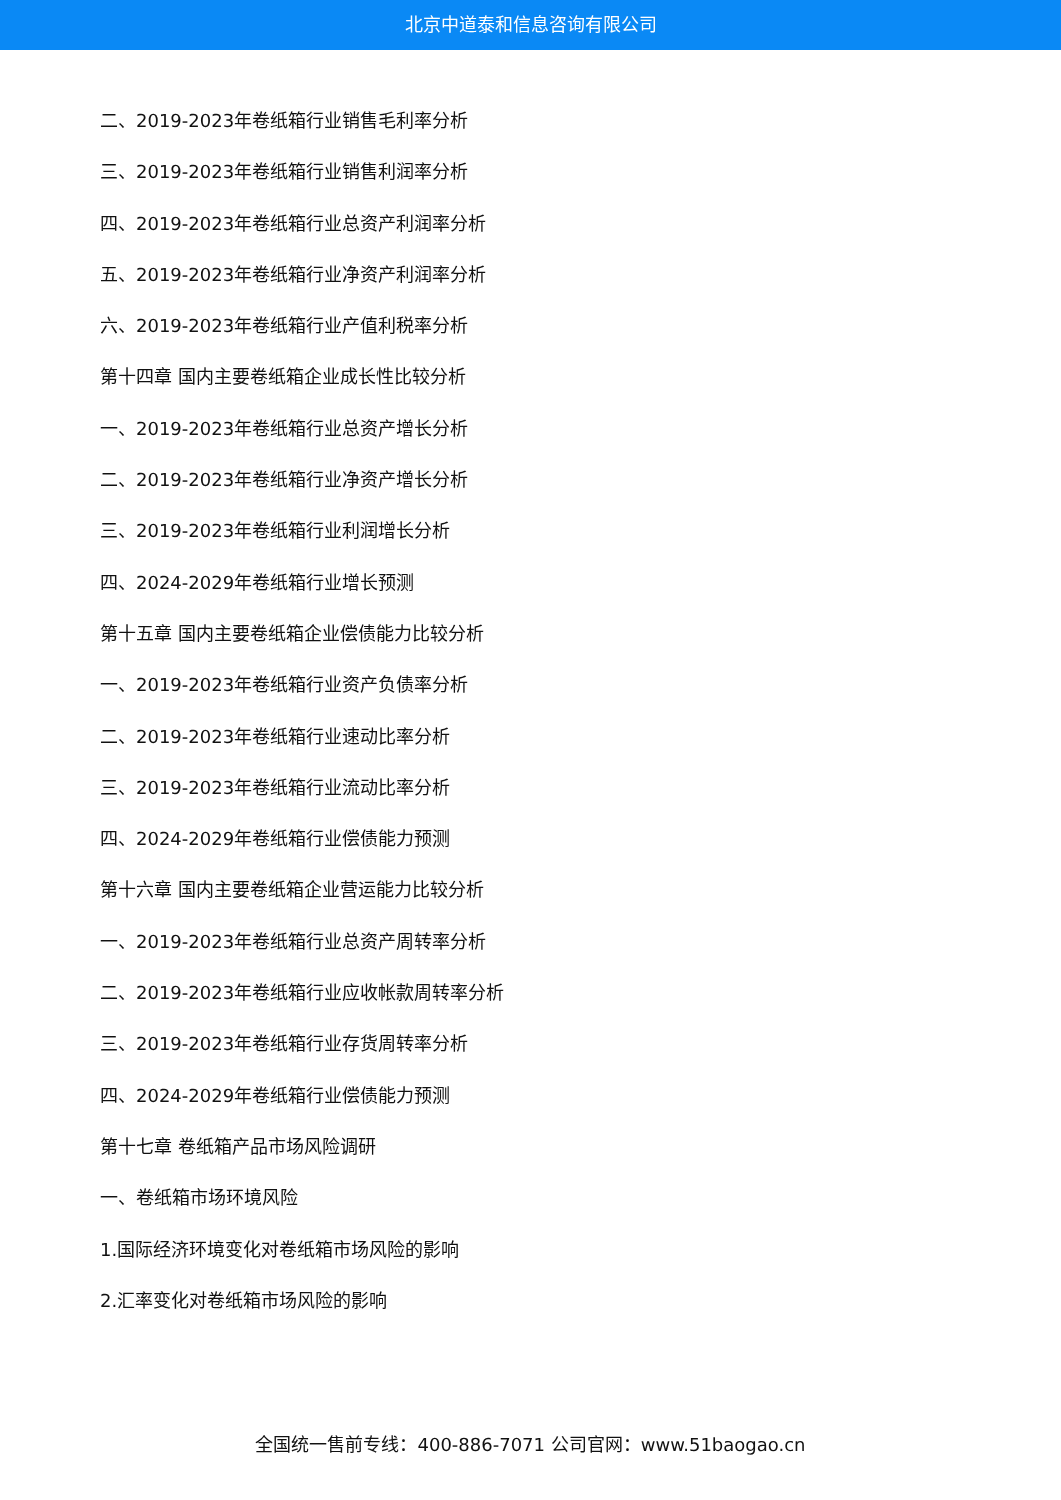北京中道泰和信息咨询有限公司
二、2019-2023年卷纸箱行业销售毛利率分析
三、2019-2023年卷纸箱行业销售利润率分析
四、2019-2023年卷纸箱行业总资产利润率分析
五、2019-2023年卷纸箱行业净资产利润率分析
六、2019-2023年卷纸箱行业产值利税率分析
第十四章 国内主要卷纸箱企业成长性比较分析
一、2019-2023年卷纸箱行业总资产增长分析
二、2019-2023年卷纸箱行业净资产增长分析
三、2019-2023年卷纸箱行业利润增长分析
四、2024-2029年卷纸箱行业增长预测
第十五章 国内主要卷纸箱企业偿债能力比较分析
一、2019-2023年卷纸箱行业资产负债率分析
二、2019-2023年卷纸箱行业速动比率分析
三、2019-2023年卷纸箱行业流动比率分析
四、2024-2029年卷纸箱行业偿债能力预测
第十六章 国内主要卷纸箱企业营运能力比较分析
一、2019-2023年卷纸箱行业总资产周转率分析
二、2019-2023年卷纸箱行业应收帐款周转率分析
三、2019-2023年卷纸箱行业存货周转率分析
四、2024-2029年卷纸箱行业偿债能力预测
第十七章 卷纸箱产品市场风险调研
一、卷纸箱市场环境风险
1.国际经济环境变化对卷纸箱市场风险的影响
2.汇率变化对卷纸箱市场风险的影响
全国统一售前专线：400-886-7071 公司官网：www.51baogao.cn